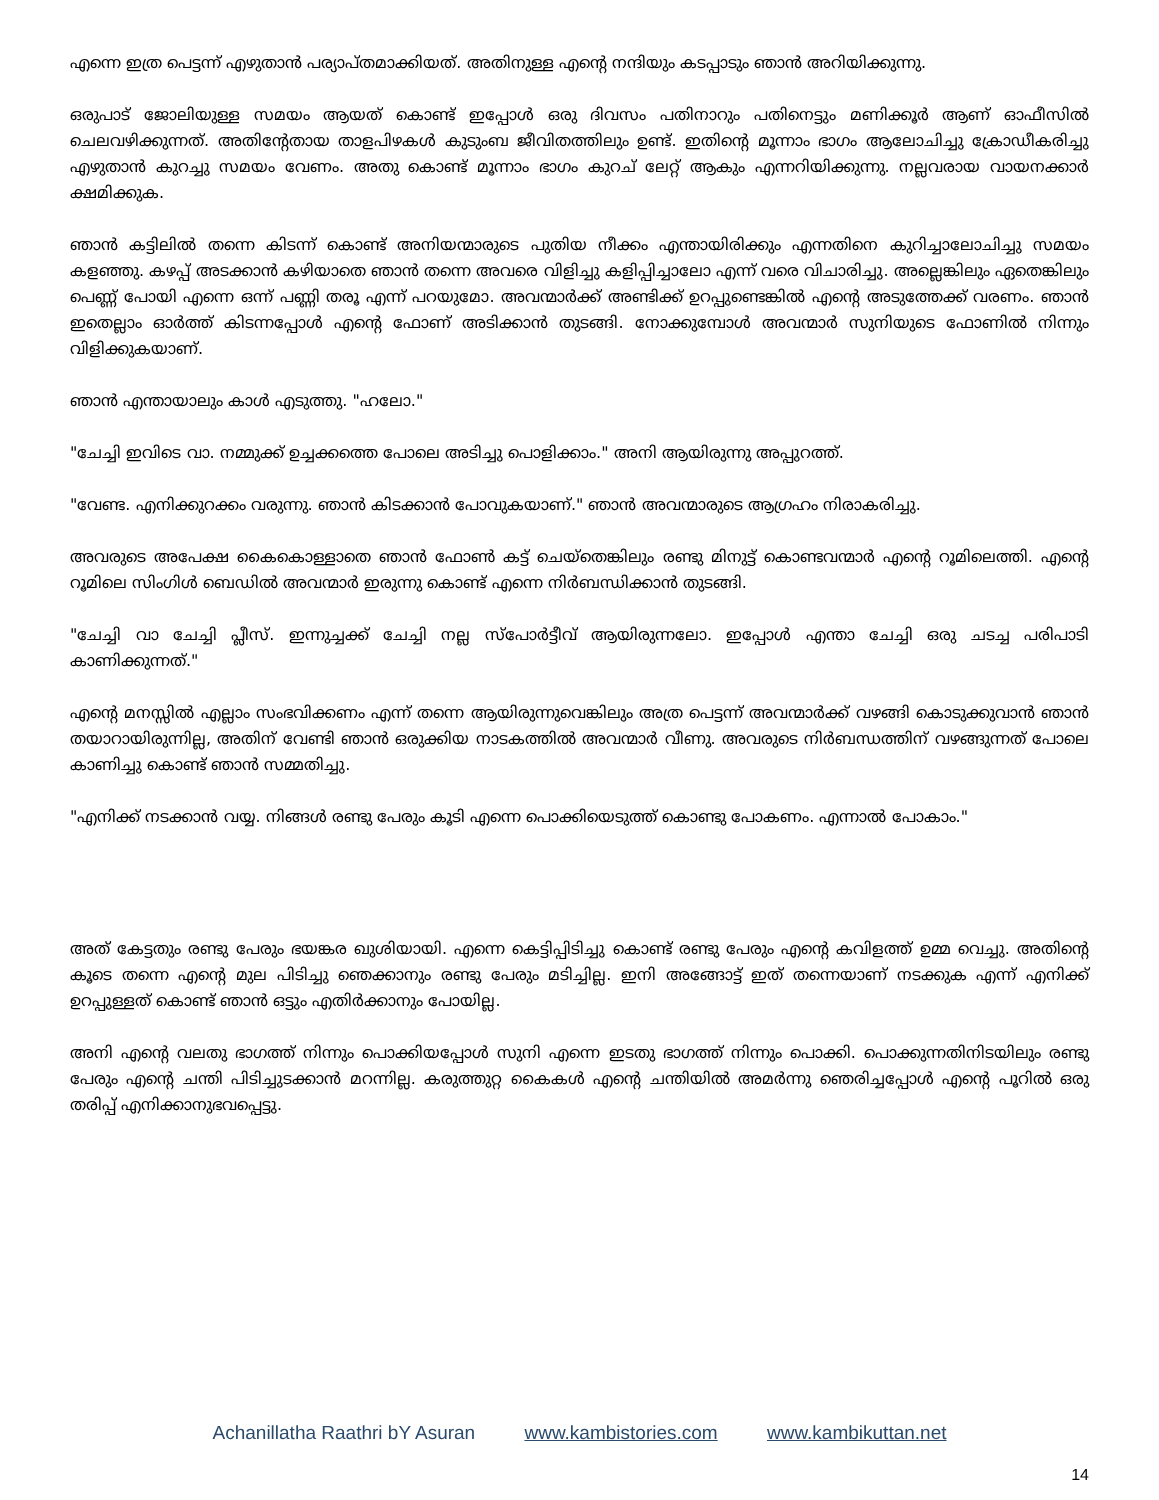എന്നെ ഇത്ര പെട്ടന്ന് എഴുതാൻ പര്യാപ്തമാക്കിയത്. അതിനുള്ള എന്റെ നന്ദിയും കടപ്പാടും ഞാൻ അറിയിക്കുന്നു.
ഒരുപാട് ജോലിയുള്ള സമയം ആയത് കൊണ്ട് ഇപ്പോൾ ഒരു ദിവസം പതിനാറും പതിനെട്ടും മണിക്കൂർ ആണ് ഓഫീസിൽ ചെലവഴിക്കുന്നത്. അതിന്റേതായ താളപിഴകൾ കുടുംബ ജീവിതത്തിലും ഉണ്ട്. ഇതിന്റെ മൂന്നാം ഭാഗം ആലോചിച്ചു ക്രോഡീകരിച്ചു എഴുതാൻ കുറച്ചു സമയം വേണം. അതു കൊണ്ട് മൂന്നാം ഭാഗം കുറച് ലേറ്റ് ആകും എന്നറിയിക്കുന്നു. നല്ലവരായ വായനക്കാർ ക്ഷമിക്കുക.
ഞാൻ കട്ടിലിൽ തന്നെ കിടന്ന് കൊണ്ട് അനിയന്മാരുടെ പുതിയ നീക്കം എന്തായിരിക്കും എന്നതിനെ കുറിച്ചാലോചിച്ചു സമയം കളഞ്ഞു. കഴപ്പ് അടക്കാൻ കഴിയാതെ ഞാൻ തന്നെ അവരെ വിളിച്ചു കളിപ്പിച്ചാലോ എന്ന് വരെ വിചാരിച്ചു. അല്ലെങ്കിലും ഏതെങ്കിലും പെണ്ണ് പോയി എന്നെ ഒന്ന് പണ്ണി തരൂ എന്ന് പറയുമോ. അവന്മാർക്ക് അണ്ടിക്ക് ഉറപ്പുണ്ടെങ്കിൽ എന്റെ അടുത്തേക്ക് വരണം. ഞാൻ ഇതെല്ലാം ഓർത്ത് കിടന്നപ്പോൾ എന്റെ ഫോണ് അടിക്കാൻ തുടങ്ങി. നോക്കുമ്പോൾ അവന്മാർ സുനിയുടെ ഫോണിൽ നിന്നും വിളിക്കുകയാണ്.
ഞാൻ എന്തായാലും കാൾ എടുത്തു. "ഹലോ."
"ചേച്ചി ഇവിടെ വാ. നമ്മുക്ക് ഉച്ചക്കത്തെ പോലെ അടിച്ചു പൊളിക്കാം." അനി ആയിരുന്നു അപ്പുറത്ത്.
"വേണ്ട. എനിക്കുറക്കം വരുന്നു. ഞാൻ കിടക്കാൻ പോവുകയാണ്." ഞാൻ അവന്മാരുടെ ആഗ്രഹം നിരാകരിച്ചു.
അവരുടെ അപേക്ഷ കൈകൊള്ളാതെ ഞാൻ ഫോൺ കട്ട് ചെയ്തെങ്കിലും രണ്ടു മിനുട്ട് കൊണ്ടവന്മാർ എന്റെ റൂമിലെത്തി. എന്റെ റൂമിലെ സിംഗിൾ ബെഡിൽ അവന്മാർ ഇരുന്നു കൊണ്ട് എന്നെ നിർബന്ധിക്കാൻ തുടങ്ങി.
"ചേച്ചി വാ ചേച്ചി പ്ലീസ്. ഇന്നുച്ചക്ക് ചേച്ചി നല്ല സ്പോർട്ടീവ് ആയിരുന്നലോ. ഇപ്പോൾ എന്താ ചേച്ചി ഒരു ചടച്ച പരിപാടി കാണിക്കുന്നത്."
എന്റെ മനസ്സിൽ എല്ലാം സംഭവിക്കണം എന്ന് തന്നെ ആയിരുന്നുവെങ്കിലും അത്ര പെട്ടന്ന് അവന്മാർക്ക് വഴങ്ങി കൊടുക്കുവാൻ ഞാൻ തയാറായിരുന്നില്ല, അതിന് വേണ്ടി ഞാൻ ഒരുക്കിയ നാടകത്തിൽ അവന്മാർ വീണു. അവരുടെ നിർബന്ധത്തിന് വഴങ്ങുന്നത് പോലെ കാണിച്ചു കൊണ്ട് ഞാൻ സമ്മതിച്ചു.
"എനിക്ക് നടക്കാൻ വയ്യ. നിങ്ങൾ രണ്ടു പേരും കൂടി എന്നെ പൊക്കിയെടുത്ത് കൊണ്ടു പോകണം. എന്നാൽ പോകാം."
അത് കേട്ടതും രണ്ടു പേരും ഭയങ്കര ഖുശിയായി. എന്നെ കെട്ടിപ്പിടിച്ചു കൊണ്ട് രണ്ടു പേരും എന്റെ കവിളത്ത് ഉമ്മ വെച്ചു. അതിന്റെ കൂടെ തന്നെ എന്റെ മുല പിടിച്ചു ഞെക്കാനും രണ്ടു പേരും മടിച്ചില്ല. ഇനി അങ്ങോട്ട് ഇത് തന്നെയാണ് നടക്കുക എന്ന് എനിക്ക് ഉറപ്പുള്ളത് കൊണ്ട് ഞാൻ ഒട്ടും എതിർക്കാനും പോയില്ല.
അനി എന്റെ വലതു ഭാഗത്ത് നിന്നും പൊക്കിയപ്പോൾ സുനി എന്നെ ഇടതു ഭാഗത്ത് നിന്നും പൊക്കി. പൊക്കുന്നതിനിടയിലും രണ്ടു പേരും എന്റെ ചന്തി പിടിച്ചുടക്കാൻ മറന്നില്ല. കരുത്തുറ്റ കൈകൾ എന്റെ ചന്തിയിൽ അമർന്നു ഞെരിച്ചപ്പോൾ എന്റെ പൂറിൽ ഒരു തരിപ്പ് എനിക്കാനുഭവപ്പെട്ടു.
Achanillatha Raathri bY Asuran www.kambistories.com www.kambikuttan.net
14